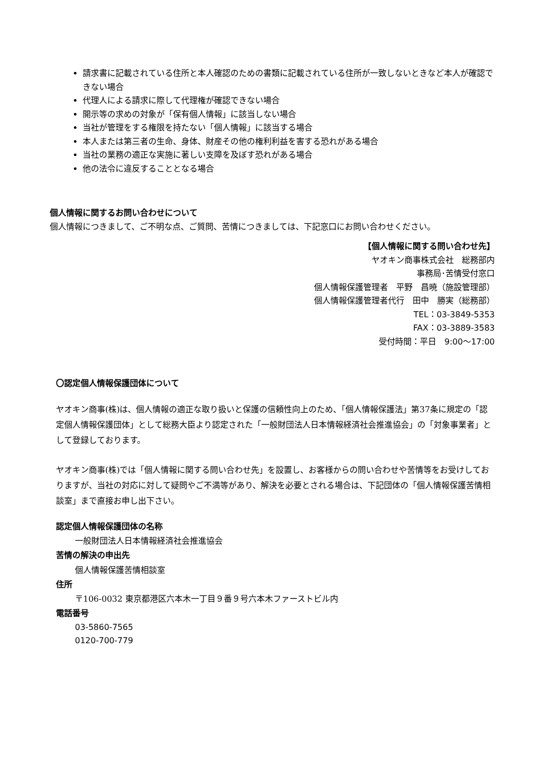請求書に記載されている住所と本人確認のための書類に記載されている住所が一致しないときなど本人が確認できない場合
代理人による請求に際して代理権が確認できない場合
開示等の求めの対象が「保有個人情報」に該当しない場合
当社が管理をする権限を持たない「個人情報」に該当する場合
本人または第三者の生命、身体、財産その他の権利利益を害する恐れがある場合
当社の業務の適正な実施に著しい支障を及ぼす恐れがある場合
他の法令に違反することとなる場合
個人情報に関するお問い合わせについて
個人情報につきまして、ご不明な点、ご質問、苦情につきましては、下記窓口にお問い合わせください。
【個人情報に関する問い合わせ先】
ヤオキン商事株式会社　総務部内
事務局･苦情受付窓口
個人情報保護管理者　平野　昌暁（施設管理部）
個人情報保護管理者代行　田中　勝実（総務部）
TEL：03-3849-5353
FAX：03-3889-3583
受付時間：平日　9:00～17:00
〇認定個人情報保護団体について
ヤオキン商事(株)は、個人情報の適正な取り扱いと保護の信頼性向上のため、「個人情報保護法」第37条に規定の「認定個人情報保護団体」として総務大臣より認定された「一般財団法人日本情報経済社会推進協会」の「対象事業者」として登録しております。
ヤオキン商事(株)では「個人情報に関する問い合わせ先」を設置し、お客様からの問い合わせや苦情等をお受けしておりますが、当社の対応に対して疑問やご不満等があり、解決を必要とされる場合は、下記団体の「個人情報保護苦情相談室」まで直接お申し出下さい。
認定個人情報保護団体の名称
一般財団法人日本情報経済社会推進協会
苦情の解決の申出先
個人情報保護苦情相談室
住所
〒106-0032 東京都港区六本木一丁目９番９号六本木ファーストビル内
電話番号
03-5860-7565
0120-700-779